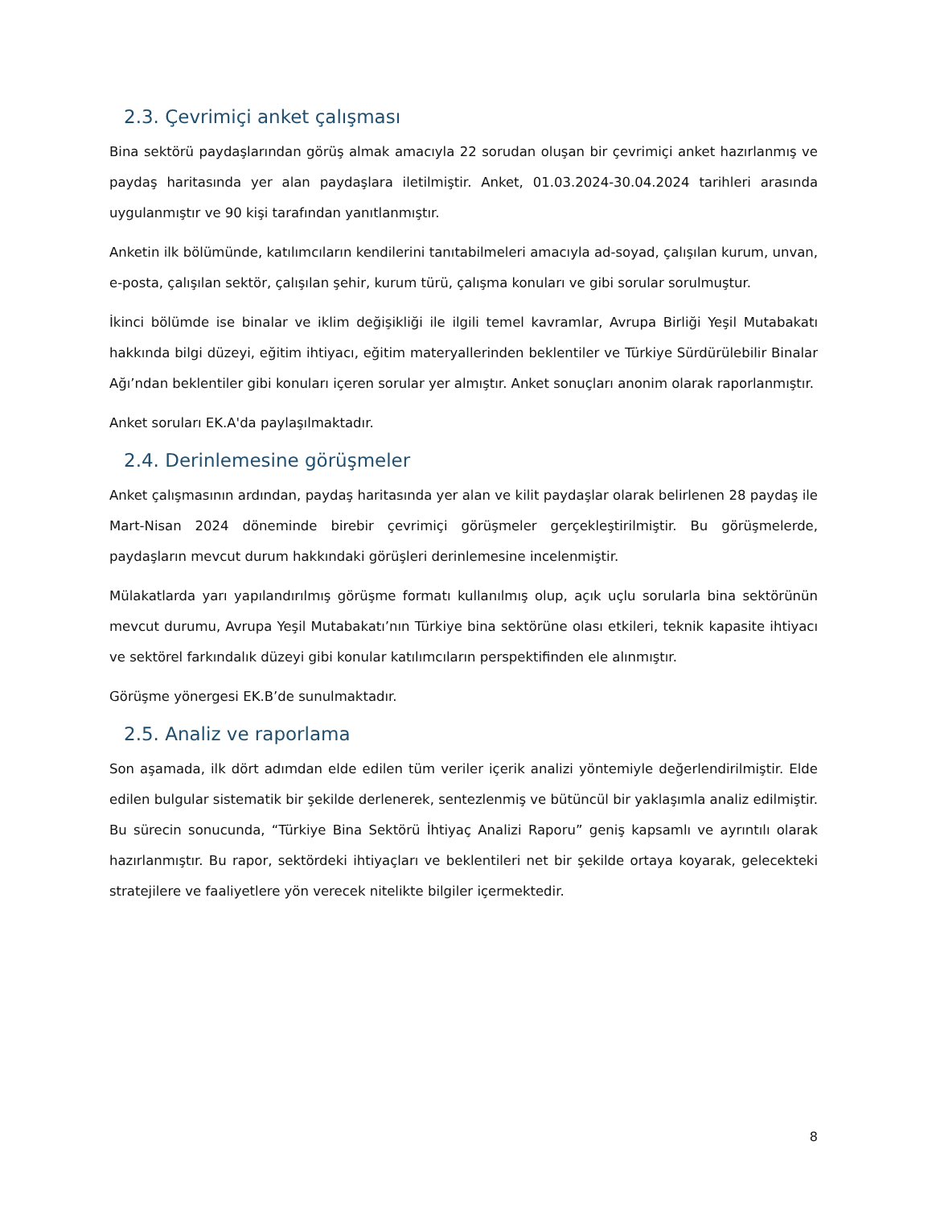2.3. Çevrimiçi anket çalışması
Bina sektörü paydaşlarından görüş almak amacıyla 22 sorudan oluşan bir çevrimiçi anket hazırlanmış ve paydaş haritasında yer alan paydaşlara iletilmiştir. Anket, 01.03.2024-30.04.2024 tarihleri arasında uygulanmıştır ve 90 kişi tarafından yanıtlanmıştır.
Anketin ilk bölümünde, katılımcıların kendilerini tanıtabilmeleri amacıyla ad-soyad, çalışılan kurum, unvan, e-posta, çalışılan sektör, çalışılan şehir, kurum türü, çalışma konuları ve gibi sorular sorulmuştur.
İkinci bölümde ise binalar ve iklim değişikliği ile ilgili temel kavramlar, Avrupa Birliği Yeşil Mutabakatı hakkında bilgi düzeyi, eğitim ihtiyacı, eğitim materyallerinden beklentiler ve Türkiye Sürdürülebilir Binalar Ağı’ndan beklentiler gibi konuları içeren sorular yer almıştır. Anket sonuçları anonim olarak raporlanmıştır.
Anket soruları EK.A'da paylaşılmaktadır.
2.4. Derinlemesine görüşmeler
Anket çalışmasının ardından, paydaş haritasında yer alan ve kilit paydaşlar olarak belirlenen 28 paydaş ile Mart-Nisan 2024 döneminde birebir çevrimiçi görüşmeler gerçekleştirilmiştir. Bu görüşmelerde, paydaşların mevcut durum hakkındaki görüşleri derinlemesine incelenmiştir.
Mülakatlarda yarı yapılandırılmış görüşme formatı kullanılmış olup, açık uçlu sorularla bina sektörünün mevcut durumu, Avrupa Yeşil Mutabakatı’nın Türkiye bina sektörüne olası etkileri, teknik kapasite ihtiyacı ve sektörel farkındalık düzeyi gibi konular katılımcıların perspektifinden ele alınmıştır.
Görüşme yönergesi EK.B’de sunulmaktadır.
2.5. Analiz ve raporlama
Son aşamada, ilk dört adımdan elde edilen tüm veriler içerik analizi yöntemiyle değerlendirilmiştir. Elde edilen bulgular sistematik bir şekilde derlenerek, sentezlenmiş ve bütüncül bir yaklaşımla analiz edilmiştir. Bu sürecin sonucunda, “Türkiye Bina Sektörü İhtiyaç Analizi Raporu” geniş kapsamlı ve ayrıntılı olarak hazırlanmıştır. Bu rapor, sektördeki ihtiyaçları ve beklentileri net bir şekilde ortaya koyarak, gelecekteki stratejilere ve faaliyetlere yön verecek nitelikte bilgiler içermektedir.
8